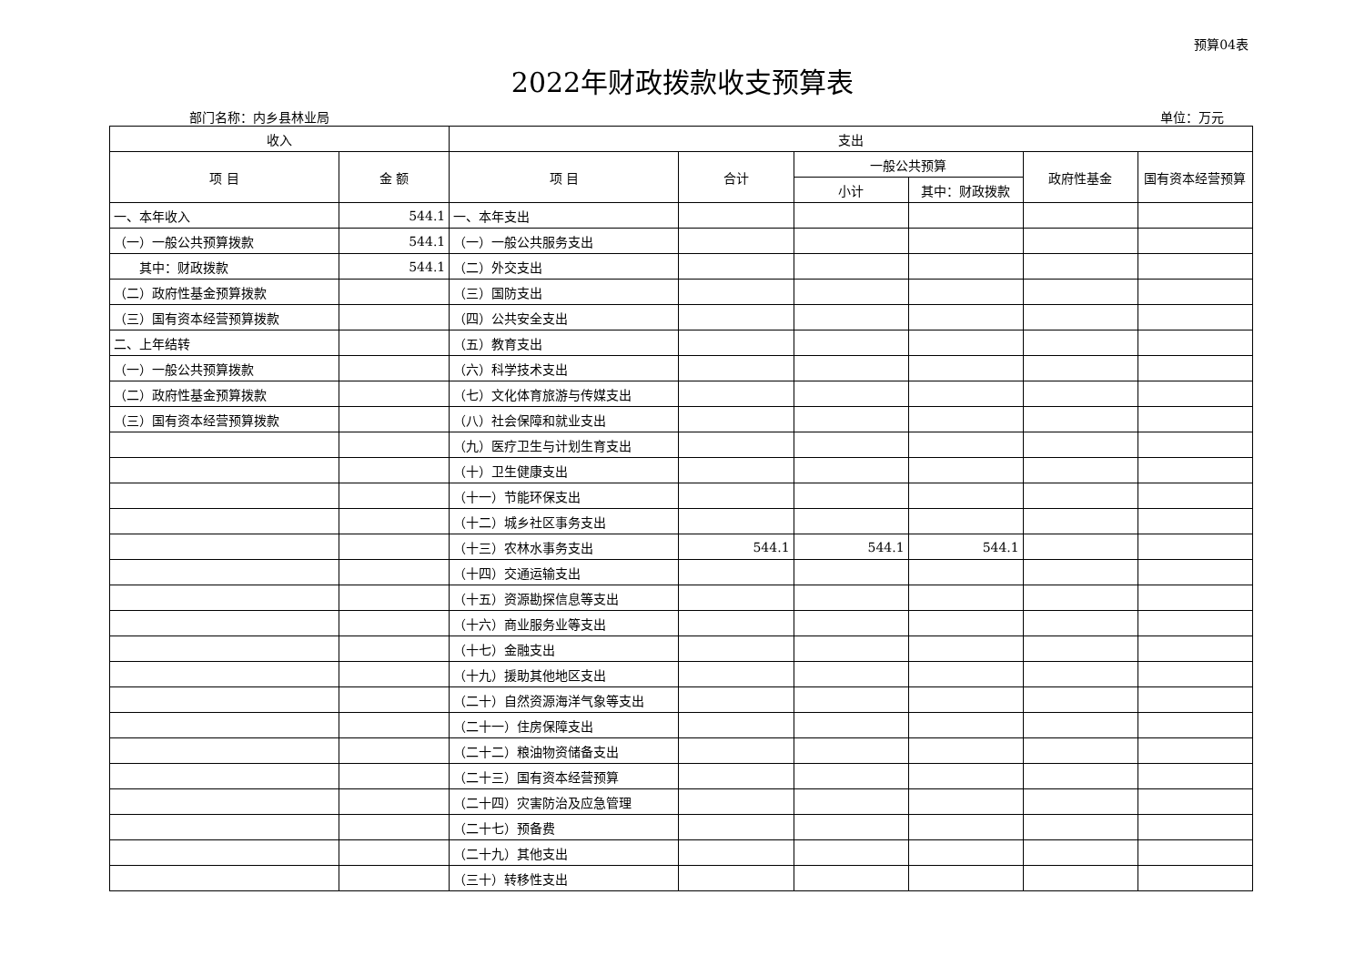预算04表
2022年财政拨款收支预算表
部门名称：内乡县林业局 单位：万元
| 收入 | | 支出 | | | | | |
| --- | --- | --- | --- | --- | --- | --- | --- |
| 项 目 | 金 额 | 项 目 | 合计 | 一般公共预算 | | 政府性基金 | 国有资本经营预算 |
| | | | | 小计 | 其中：财政拨款 | | |
| 一、本年收入 | 544.1 | 一、本年支出 | | | | | |
| （一）一般公共预算拨款 | 544.1 | （一）一般公共服务支出 | | | | | |
| 其中：财政拨款 | 544.1 | （二）外交支出 | | | | | |
| （二）政府性基金预算拨款 | | （三）国防支出 | | | | | |
| （三）国有资本经营预算拨款 | | （四）公共安全支出 | | | | | |
| 二、上年结转 | | （五）教育支出 | | | | | |
| （一）一般公共预算拨款 | | （六）科学技术支出 | | | | | |
| （二）政府性基金预算拨款 | | （七）文化体育旅游与传媒支出 | | | | | |
| （三）国有资本经营预算拨款 | | （八）社会保障和就业支出 | | | | | |
| | | （九）医疗卫生与计划生育支出 | | | | | |
| | | （十）卫生健康支出 | | | | | |
| | | （十一）节能环保支出 | | | | | |
| | | （十二）城乡社区事务支出 | | | | | |
| | | （十三）农林水事务支出 | 544.1 | 544.1 | 544.1 | | |
| | | （十四）交通运输支出 | | | | | |
| | | （十五）资源勘探信息等支出 | | | | | |
| | | （十六）商业服务业等支出 | | | | | |
| | | （十七）金融支出 | | | | | |
| | | （十九）援助其他地区支出 | | | | | |
| | | （二十）自然资源海洋气象等支出 | | | | | |
| | | （二十一）住房保障支出 | | | | | |
| | | （二十二）粮油物资储备支出 | | | | | |
| | | （二十三）国有资本经营预算 | | | | | |
| | | （二十四）灾害防治及应急管理 | | | | | |
| | | （二十七）预备费 | | | | | |
| | | （二十九）其他支出 | | | | | |
| | | （三十）转移性支出 | | | | | |